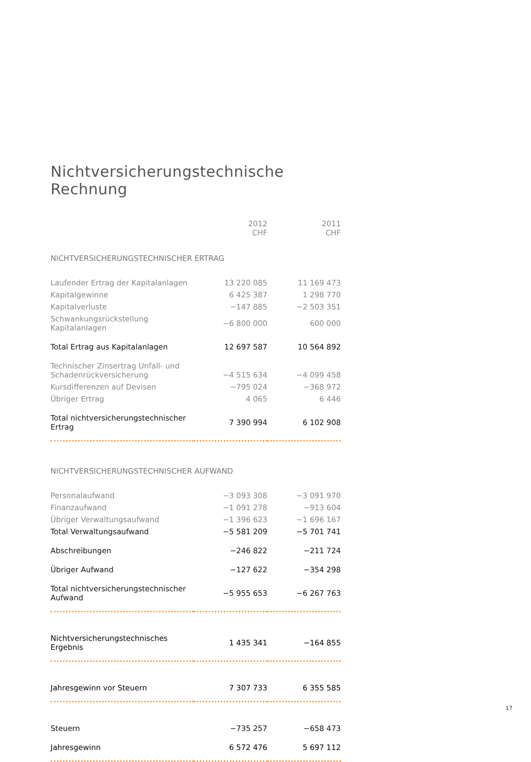Nichtversicherungstechnische Rechnung
| | 2012 CHF | 2011 CHF |
| --- | --- | --- |
| NICHTVERSICHERUNGSTECHNISCHER ERTRAG | | |
| Laufender Ertrag der Kapitalanlagen | 13 220 085 | 11 169 473 |
| Kapitalgewinne | 6 425 387 | 1 298 770 |
| Kapitalverluste | −147 885 | −2 503 351 |
| Schwankungsrückstellung Kapitalanlagen | −6 800 000 | 600 000 |
| Total Ertrag aus Kapitalanlagen | 12 697 587 | 10 564 892 |
| Technischer Zinsertrag Unfall- und Schadenrückversicherung | −4 515 634 | −4 099 458 |
| Kursdifferenzen auf Devisen | −795 024 | −368 972 |
| Übriger Ertrag | 4 065 | 6 446 |
| Total nichtversicherungstechnischer Ertrag | 7 390 994 | 6 102 908 |
| NICHTVERSICHERUNGSTECHNISCHER AUFWAND | | |
| Personalaufwand | −3 093 308 | −3 091 970 |
| Finanzaufwand | −1 091 278 | −913 604 |
| Übriger Verwaltungsaufwand | −1 396 623 | −1 696 167 |
| Total Verwaltungsaufwand | −5 581 209 | −5 701 741 |
| Abschreibungen | −246 822 | −211 724 |
| Übriger Aufwand | −127 622 | −354 298 |
| Total nichtversicherungstechnischer Aufwand | −5 955 653 | −6 267 763 |
| Nichtversicherungstechnisches Ergebnis | 1 435 341 | −164 855 |
| Jahresgewinn vor Steuern | 7 307 733 | 6 355 585 |
| Steuern | −735 257 | −658 473 |
| Jahresgewinn | 6 572 476 | 5 697 112 |
17